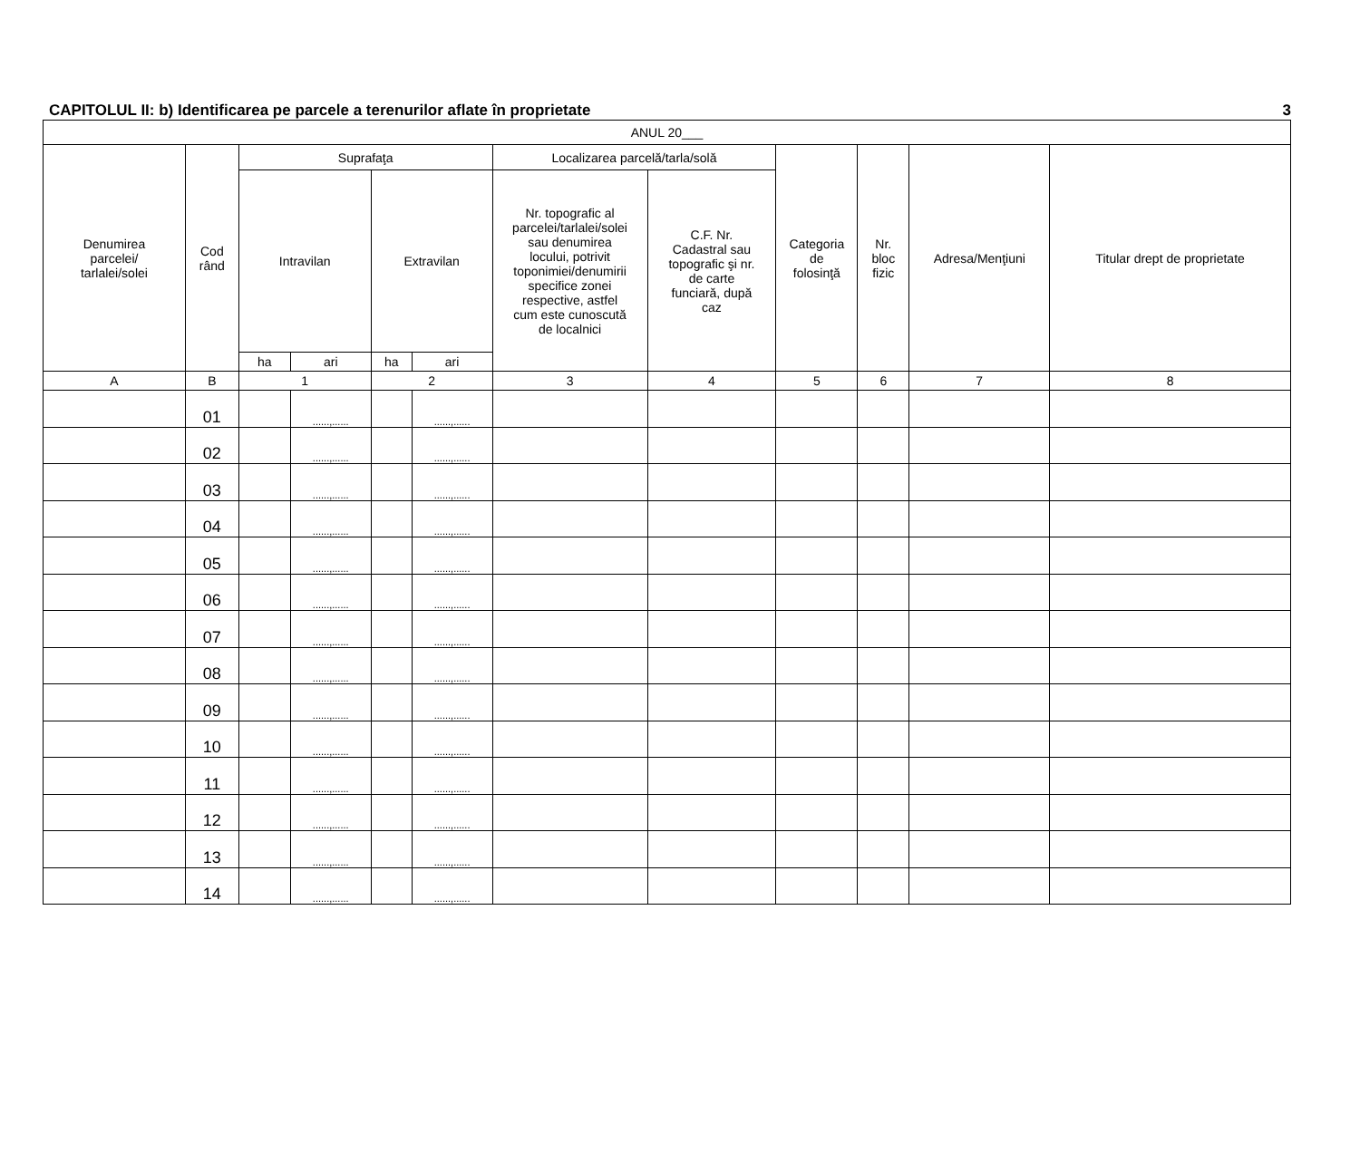CAPITOLUL II: b) Identificarea pe parcele a terenurilor aflate în proprietate 3
| ANUL 20___ | | | | | | | | | | | |
| --- | --- | --- | --- | --- | --- | --- | --- | --- | --- | --- | --- |
| Denumirea parcelei/ tarlalei/solei | Cod rând | Suprafaţa | | | | Localizarea parcelă/tarla/solă | | Categoria de folosinţă | Nr. bloc fizic | Adresa/Menţiuni | Titular drept de proprietate |
| | | Intravilan | | Extravilan | | Nr. topografic al parcelei/tarlalei/solei sau denumirea locului, potrivit toponimiei/denumirii specifice zonei respective, astfel cum este cunoscută de localnici | C.F. Nr. Cadastral sau topografic şi nr. de carte funciară, după caz | | | | |
| | | ha | ari | ha | ari | | | | | | |
| A | B | 1 | | 2 | | 3 | 4 | 5 | 6 | 7 | 8 |
| | 01 | | ......,...... | | ......,...... | | | | | | |
| | 02 | | ......,...... | | ......,...... | | | | | | |
| | 03 | | ......,...... | | ......,...... | | | | | | |
| | 04 | | ......,...... | | ......,...... | | | | | | |
| | 05 | | ......,...... | | ......,...... | | | | | | |
| | 06 | | ......,...... | | ......,...... | | | | | | |
| | 07 | | ......,...... | | ......,...... | | | | | | |
| | 08 | | ......,...... | | ......,...... | | | | | | |
| | 09 | | ......,...... | | ......,...... | | | | | | |
| | 10 | | ......,...... | | ......,...... | | | | | | |
| | 11 | | ......,...... | | ......,...... | | | | | | |
| | 12 | | ......,...... | | ......,...... | | | | | | |
| | 13 | | ......,...... | | ......,...... | | | | | | |
| | 14 | | ......,...... | | ......,...... | | | | | | |